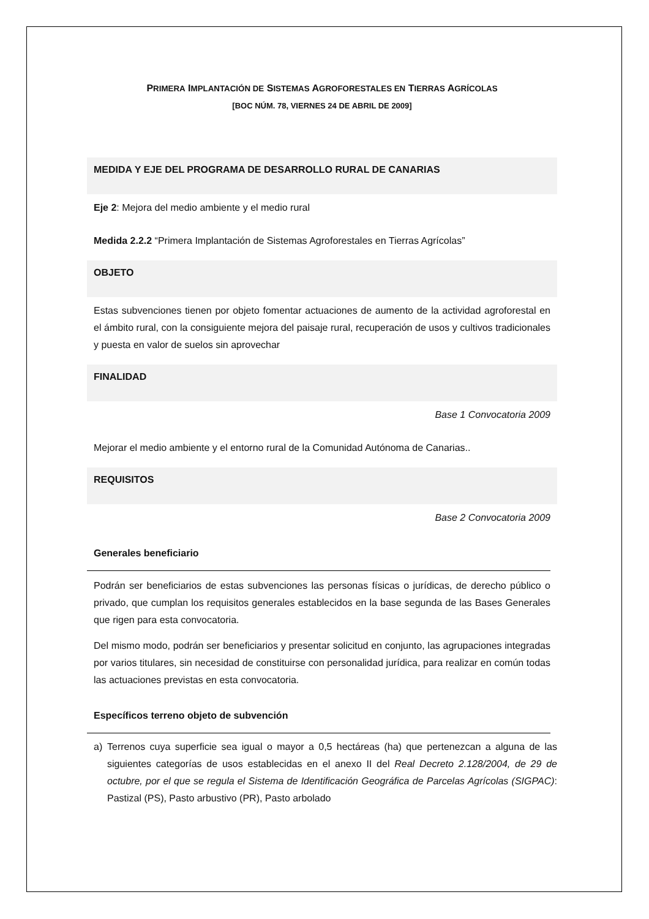PRIMERA IMPLANTACIÓN DE SISTEMAS AGROFORESTALES EN TIERRAS AGRÍCOLAS
[BOC NÚM. 78, VIERNES 24 DE ABRIL DE 2009]
MEDIDA Y EJE DEL PROGRAMA DE DESARROLLO RURAL DE CANARIAS
Eje 2: Mejora del medio ambiente y el medio rural
Medida 2.2.2 “Primera Implantación de Sistemas Agroforestales en Tierras Agrícolas”
OBJETO
Estas subvenciones tienen por objeto fomentar actuaciones de aumento de la actividad agroforestal en el ámbito rural, con la consiguiente mejora del paisaje rural, recuperación de usos y cultivos tradicionales y puesta en valor de suelos sin aprovechar
FINALIDAD
Base 1 Convocatoria 2009
Mejorar el medio ambiente y el entorno rural de la Comunidad Autónoma de Canarias..
REQUISITOS
Base 2 Convocatoria 2009
Generales beneficiario
Podrán ser beneficiarios de estas subvenciones las personas físicas o jurídicas, de derecho público o privado, que cumplan los requisitos generales establecidos en la base segunda de las Bases Generales que rigen para esta convocatoria.
Del mismo modo, podrán ser beneficiarios y presentar solicitud en conjunto, las agrupaciones integradas por varios titulares, sin necesidad de constituirse con personalidad jurídica, para realizar en común todas las actuaciones previstas en esta convocatoria.
Específicos terreno objeto de subvención
a) Terrenos cuya superficie sea igual o mayor a 0,5 hectáreas (ha) que pertenezcan a alguna de las siguientes categorías de usos establecidas en el anexo II del Real Decreto 2.128/2004, de 29 de octubre, por el que se regula el Sistema de Identificación Geográfica de Parcelas Agrícolas (SIGPAC): Pastizal (PS), Pasto arbustivo (PR), Pasto arbolado